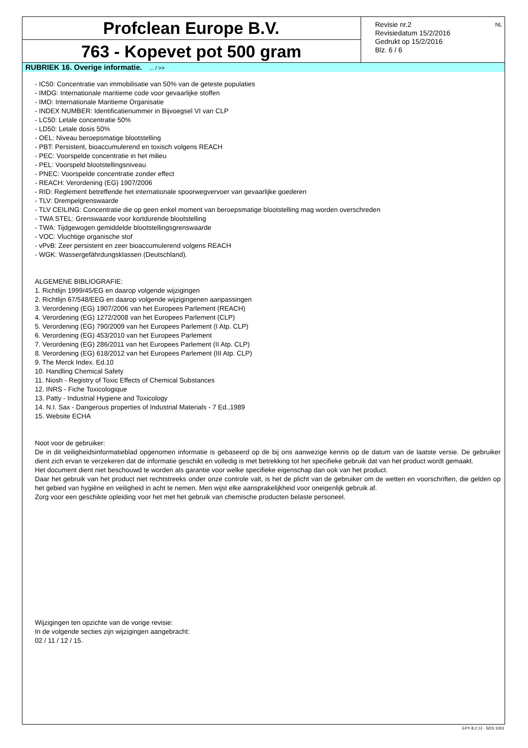Profclean Europe B.V.
763 - Kopevet pot 500 gram
Revisie nr.2
Revisiedatum 15/2/2016
Gedrukt op 15/2/2016
Blz. 6 / 6
NL
RUBRIEK 16. Overige informatie. ... / >>
- IC50: Concentratie van immobilisatie van 50% van de geteste populaties
- IMDG: Internationale maritieme code voor gevaarlijke stoffen
- IMO: Internationale Maritieme Organisatie
- INDEX NUMBER: Identificatienummer in Bijvoegsel VI van CLP
- LC50: Letale concentratie 50%
- LD50: Letale dosis 50%
- OEL: Niveau beroepsmatige blootstelling
- PBT: Persistent, bioaccumulerend en toxisch volgens REACH
- PEC: Voorspelde concentratie in het milieu
- PEL: Voorspeld blootstellingsniveau
- PNEC: Voorspelde concentratie zonder effect
- REACH: Verordening (EG) 1907/2006
- RID: Reglement betreffende het internationale spoorwegvervoer van gevaarlijke goederen
- TLV: Drempelgrenswaarde
- TLV CEILING: Concentratie die op geen enkel moment van beroepsmatige blootstelling mag worden overschreden
- TWA STEL: Grenswaarde voor kortdurende blootstelling
- TWA: Tijdgewogen gemiddelde blootstellingsgrenswaarde
- VOC: Vluchtige organische stof
- vPvB: Zeer persistent en zeer bioaccumulerend volgens REACH
- WGK: Wassergefährdungsklassen (Deutschland).
ALGEMENE BIBLIOGRAFIE:
1. Richtlijn 1999/45/EG en daarop volgende wijzigingen
2. Richtlijn 67/548/EEG en daarop volgende wijzigingenen aanpassingen
3. Verordening (EG) 1907/2006 van het Europees Parlement (REACH)
4. Verordening (EG) 1272/2008 van het Europees Parlement (CLP)
5. Verordening (EG) 790/2009 van het Europees Parlement (I Atp. CLP)
6. Verordening (EG) 453/2010 van het Europees Parlement
7. Verordening (EG) 286/2011 van het Europees Parlement (II Atp. CLP)
8. Verordening (EG) 618/2012 van het Europees Parlement (III Atp. CLP)
9. The Merck Index. Ed.10
10. Handling Chemical Safety
11. Niosh - Registry of Toxic Effects of Chemical Substances
12. INRS - Fiche Toxicologique
13. Patty - Industrial Hygiene and Toxicology
14. N.I. Sax - Dangerous properties of Industrial Materials - 7 Ed.,1989
15. Website ECHA
Noot voor de gebruiker:
De in dit veiligheidsinformatieblad opgenomen informatie is gebaseerd op de bij ons aanwezige kennis op de datum van de laatste versie. De gebruiker dient zich ervan te verzekeren dat de informatie geschikt en volledig is met betrekking tot het specifieke gebruik dat van het product wordt gemaakt.
Het document dient niet beschouwd te worden als garantie voor welke specifieke eigenschap dan ook van het product.
Daar het gebruik van het product niet rechtstreeks onder onze controle valt, is het de plicht van de gebruiker om de wetten en voorschriften, die gelden op het gebied van hygiëne en veiligheid in acht te nemen. Men wijst elke aansprakelijkheid voor oneigenlijk gebruik af.
Zorg voor een geschikte opleiding voor het met het gebruik van chemische producten belaste personeel.
Wijzigingen ten opzichte van de vorige revisie:
In de volgende secties zijn wijzigingen aangebracht:
02 / 11 / 12 / 15.
EPY 8.2.12 - SDS 1003